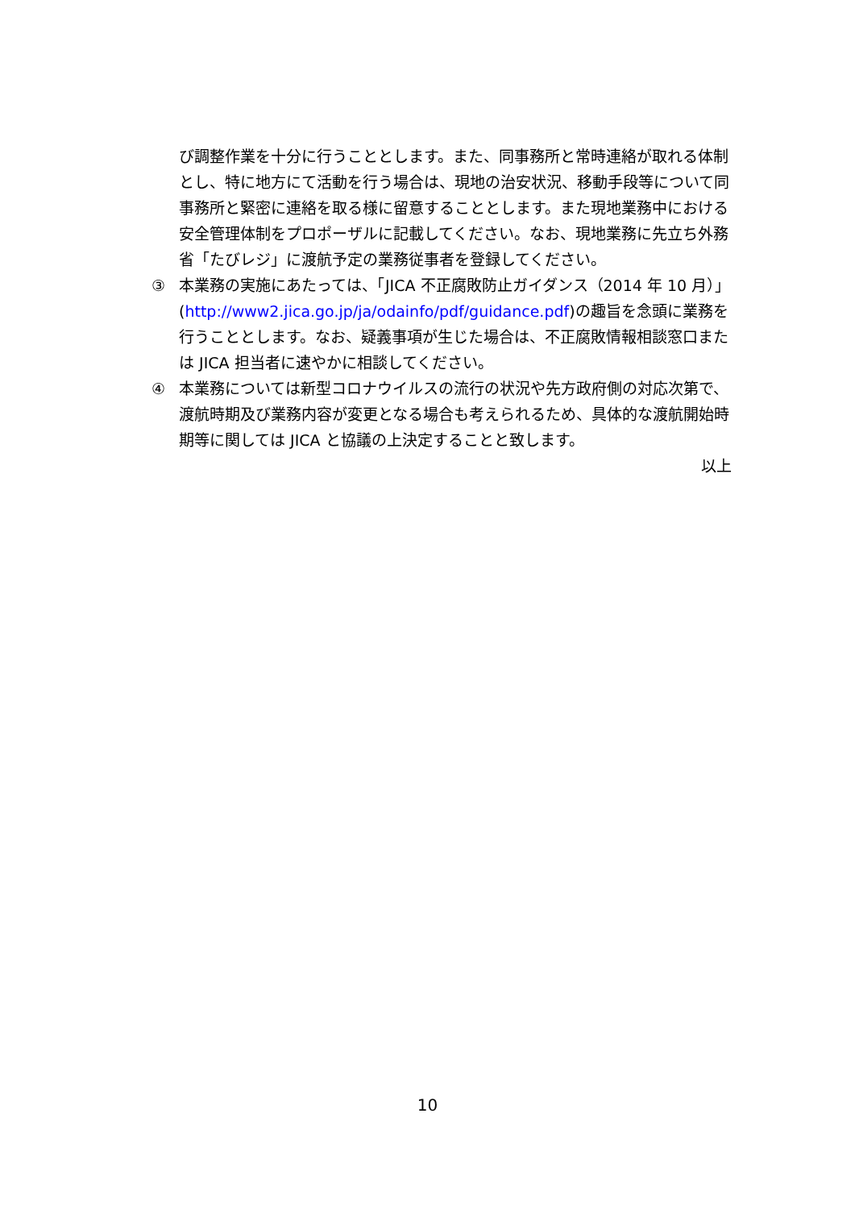び調整作業を十分に行うこととします。また、同事務所と常時連絡が取れる体制とし、特に地方にて活動を行う場合は、現地の治安状況、移動手段等について同事務所と緊密に連絡を取る様に留意することとします。また現地業務中における安全管理体制をプロポーザルに記載してください。なお、現地業務に先立ち外務省「たびレジ」に渡航予定の業務従事者を登録してください。
③ 本業務の実施にあたっては、「JICA 不正腐敗防止ガイダンス（2014 年 10 月）」(http://www2.jica.go.jp/ja/odainfo/pdf/guidance.pdf)の趣旨を念頭に業務を行うこととします。なお、疑義事項が生じた場合は、不正腐敗情報相談窓口または JICA 担当者に速やかに相談してください。
④ 本業務については新型コロナウイルスの流行の状況や先方政府側の対応次第で、渡航時期及び業務内容が変更となる場合も考えられるため、具体的な渡航開始時期等に関しては JICA と協議の上決定することと致します。
以上
10